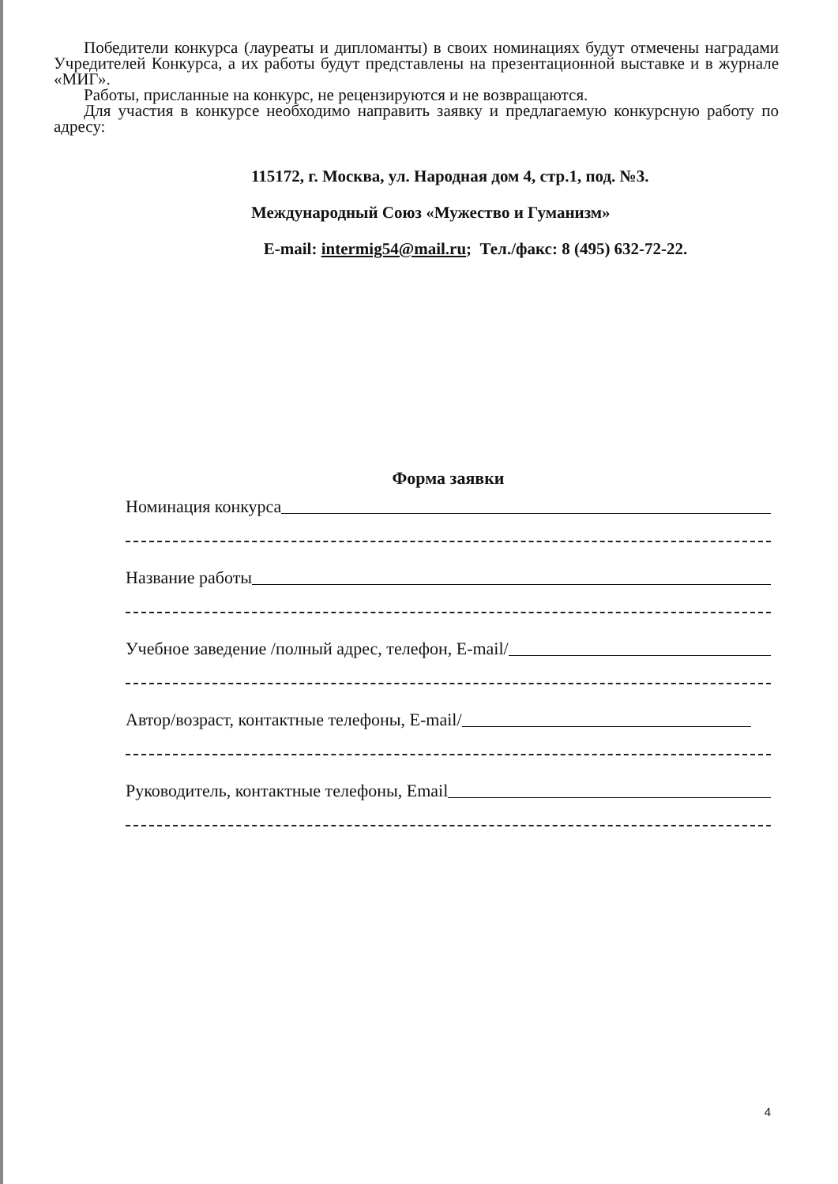Победители конкурса (лауреаты и дипломанты) в своих номинациях будут отмечены наградами Учредителей Конкурса, а их работы будут представлены на презентационной выставке и в журнале «МИГ».
Работы, присланные на конкурс, не рецензируются и не возвращаются.
Для участия в конкурсе необходимо направить заявку и предлагаемую конкурсную работу по адресу:
115172, г. Москва, ул. Народная дом 4, стр.1, под. №3.
Международный Союз «Мужество и Гуманизм»
E-mail: intermig54@mail.ru; Тел./факс: 8 (495) 632-72-22.
Форма заявки
Номинация конкурса
Название работы
Учебное заведение /полный адрес, телефон, E-mail/
Автор/возраст, контактные телефоны, E-mail/
Руководитель, контактные телефоны, Email
4